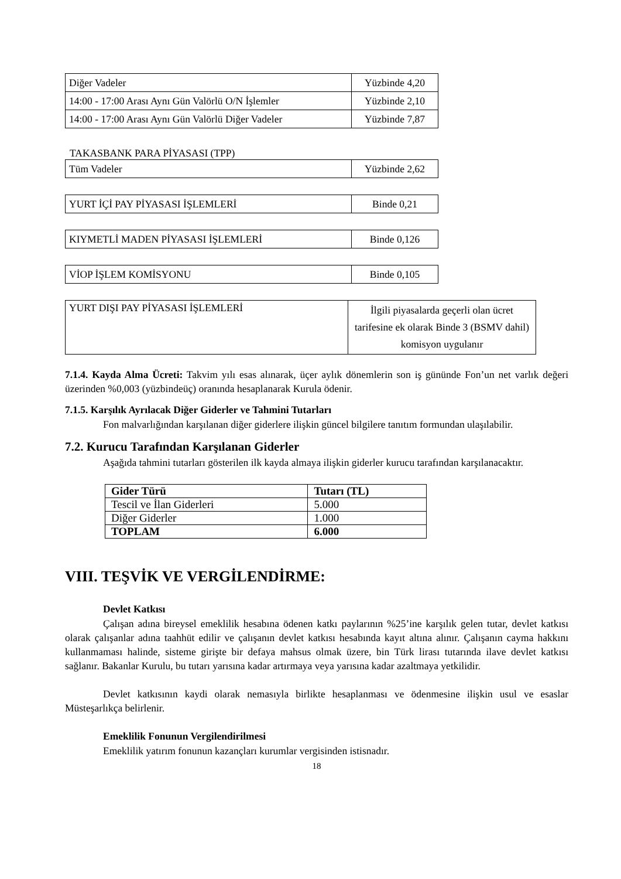| Diğer Vadeler | Yüzbinde 4,20 |
| 14:00 - 17:00 Arası Aynı Gün Valörlü O/N İşlemler | Yüzbinde 2,10 |
| 14:00 - 17:00 Arası Aynı Gün Valörlü Diğer Vadeler | Yüzbinde 7,87 |
TAKASBANK PARA PİYASASI (TPP)
| Tüm Vadeler | Yüzbinde 2,62 |
| YURT İÇİ PAY PİYASASI İŞLEMLERİ | Binde 0,21 |
| KIYMETLİ MADEN PİYASASI İŞLEMLERİ | Binde 0,126 |
| VİOP İŞLEM KOMİSYONU | Binde 0,105 |
| YURT DIŞI PAY PİYASASI İŞLEMLERİ | İlgili piyasalarda geçerli olan ücret tarifesine ek olarak Binde 3 (BSMV dahil) komisyon uygulanır |
7.1.4. Kayda Alma Ücreti: Takvim yılı esas alınarak, üçer aylık dönemlerin son iş gününde Fon’un net varlık değeri üzerinden %0,003 (yüzbindeüç) oranında hesaplanarak Kurula ödenir.
7.1.5. Karşılık Ayrılacak Diğer Giderler ve Tahmini Tutarları
Fon malvarlığından karşılanan diğer giderlere ilişkin güncel bilgilere tanıtım formundan ulaşılabilir.
7.2. Kurucu Tarafından Karşılanan Giderler
Aşağıda tahmini tutarları gösterilen ilk kayda almaya ilişkin giderler kurucu tarafından karşılanacaktır.
| Gider Türü | Tutarı (TL) |
| --- | --- |
| Tescil ve İlan Giderleri | 5.000 |
| Diğer Giderler | 1.000 |
| TOPLAM | 6.000 |
VIII. TEŞVİK VE VERGİLENDİRME:
Devlet Katkısı
Çalışan adına bireysel emeklilik hesabına ödenen katkı paylarının %25’ine karşılık gelen tutar, devlet katkısı olarak çalışanlar adına taahhüt edilir ve çalışanın devlet katkısı hesabında kayıt altına alınır. Çalışanın cayma hakkını kullanmaması halinde, sisteme girişte bir defaya mahsus olmak üzere, bin Türk lirası tutarında ilave devlet katkısı sağlanır. Bakanlar Kurulu, bu tutarı yarısına kadar artırmaya veya yarısına kadar azaltmaya yetkilidir.
Devlet katkısının kaydi olarak nemasıyla birlikte hesaplanması ve ödenmesine ilişkin usul ve esaslar Müsteşarlıkça belirlenir.
Emeklilik Fonunun Vergilendirilmesi
Emeklilik yatırım fonunun kazançları kurumlar vergisinden istisnadır.
18